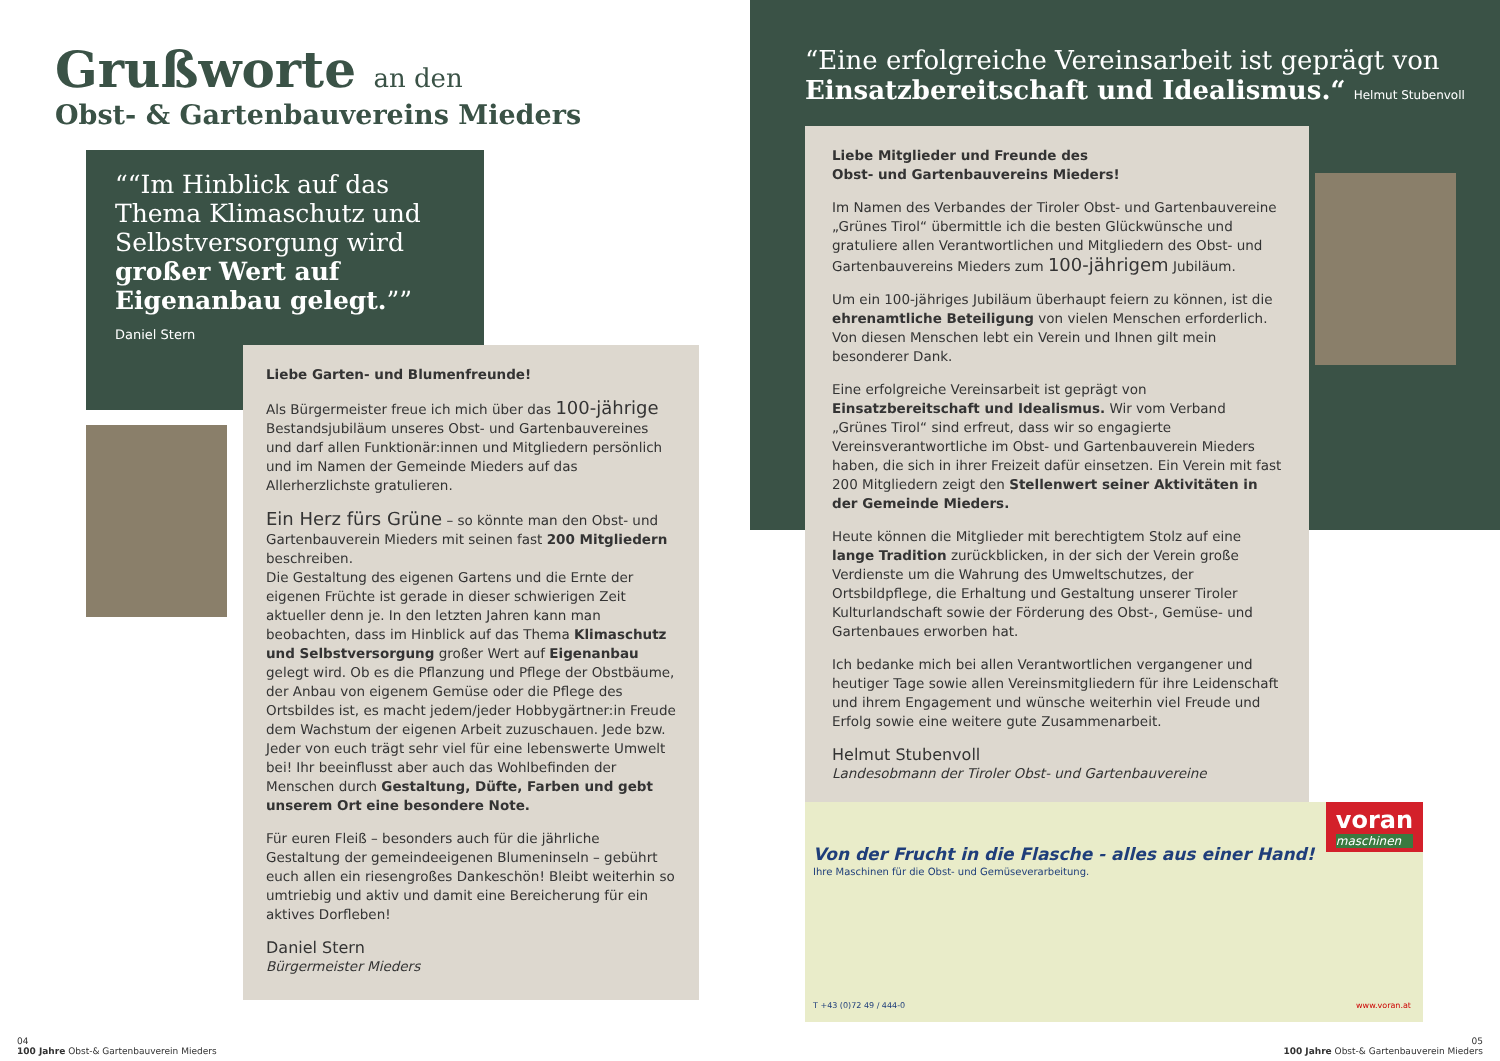Grußworte an den
Obst- & Gartenbauvereins Mieders
“Im Hinblick auf das Thema Klimaschutz und Selbstversorgung wird großer Wert auf Eigenanbau gelegt.”
Daniel Stern
Liebe Garten- und Blumenfreunde!
Als Bürgermeister freue ich mich über das 100-jährige Bestandsjubiläum unseres Obst- und Gartenbauvereines und darf allen Funktionär:innen und Mitgliedern persönlich und im Namen der Gemeinde Mieders auf das Allerherzlichste gratulieren.
Ein Herz fürs Grüne – so könnte man den Obst- und Gartenbauverein Mieders mit seinen fast 200 Mitgliedern beschreiben.
Die Gestaltung des eigenen Gartens und die Ernte der eigenen Früchte ist gerade in dieser schwierigen Zeit aktueller denn je. In den letzten Jahren kann man beobachten, dass im Hinblick auf das Thema Klimaschutz und Selbstversorgung großer Wert auf Eigenanbau gelegt wird. Ob es die Pflanzung und Pflege der Obstbäume, der Anbau von eigenem Gemüse oder die Pflege des Ortsbildes ist, es macht jedem/jeder Hobbygärtner:in Freude dem Wachstum der eigenen Arbeit zuzuschauen. Jede bzw. Jeder von euch trägt sehr viel für eine lebenswerte Umwelt bei! Ihr beeinflusst aber auch das Wohlbefinden der Menschen durch Gestaltung, Düfte, Farben und gebt unserem Ort eine besondere Note.
Für euren Fleiß – besonders auch für die jährliche Gestaltung der gemeindeeigenen Blumeninseln – gebührt euch allen ein riesengroßes Dankeschön! Bleibt weiterhin so umtriebig und aktiv und damit eine Bereicherung für ein aktives Dorfleben!
Daniel Stern
Bürgermeister Mieders
04
100 Jahre Obst-& Gartenbauverein Mieders
“Eine erfolgreiche Vereinsarbeit ist geprägt von
Einsatzbereitschaft und Idealismus.“ Helmut Stubenvoll
Liebe Mitglieder und Freunde des
Obst- und Gartenbauvereins Mieders!
Im Namen des Verbandes der Tiroler Obst- und Gartenbauvereine „Grünes Tirol“ übermittle ich die besten Glückwünsche und gratuliere allen Verantwortlichen und Mitgliedern des Obst- und Gartenbauvereins Mieders zum 100-jährigem Jubiläum.
Um ein 100-jähriges Jubiläum überhaupt feiern zu können, ist die ehrenamtliche Beteiligung von vielen Menschen erforderlich. Von diesen Menschen lebt ein Verein und Ihnen gilt mein besonderer Dank.
Eine erfolgreiche Vereinsarbeit ist geprägt von Einsatzbereitschaft und Idealismus. Wir vom Verband „Grünes Tirol“ sind erfreut, dass wir so engagierte Vereinsverantwortliche im Obst- und Gartenbauverein Mieders haben, die sich in ihrer Freizeit dafür einsetzen. Ein Verein mit fast 200 Mitgliedern zeigt den Stellenwert seiner Aktivitäten in der Gemeinde Mieders.
Heute können die Mitglieder mit berechtigtem Stolz auf eine lange Tradition zurückblicken, in der sich der Verein große Verdienste um die Wahrung des Umweltschutzes, der Ortsbildpflege, die Erhaltung und Gestaltung unserer Tiroler Kulturlandschaft sowie der Förderung des Obst-, Gemüse- und Gartenbaues erworben hat.
Ich bedanke mich bei allen Verantwortlichen vergangener und heutiger Tage sowie allen Vereinsmitgliedern für ihre Leidenschaft und ihrem Engagement und wünsche weiterhin viel Freude und Erfolg sowie eine weitere gute Zusammenarbeit.
Helmut Stubenvoll
Landesobmann der Tiroler Obst- und Gartenbauvereine
voran
maschinen
Von der Frucht in die Flasche - alles aus einer Hand!
Ihre Maschinen für die Obst- und Gemüseverarbeitung.
T +43 (0)72 49 / 444-0 www.voran.at
05
100 Jahre Obst-& Gartenbauverein Mieders